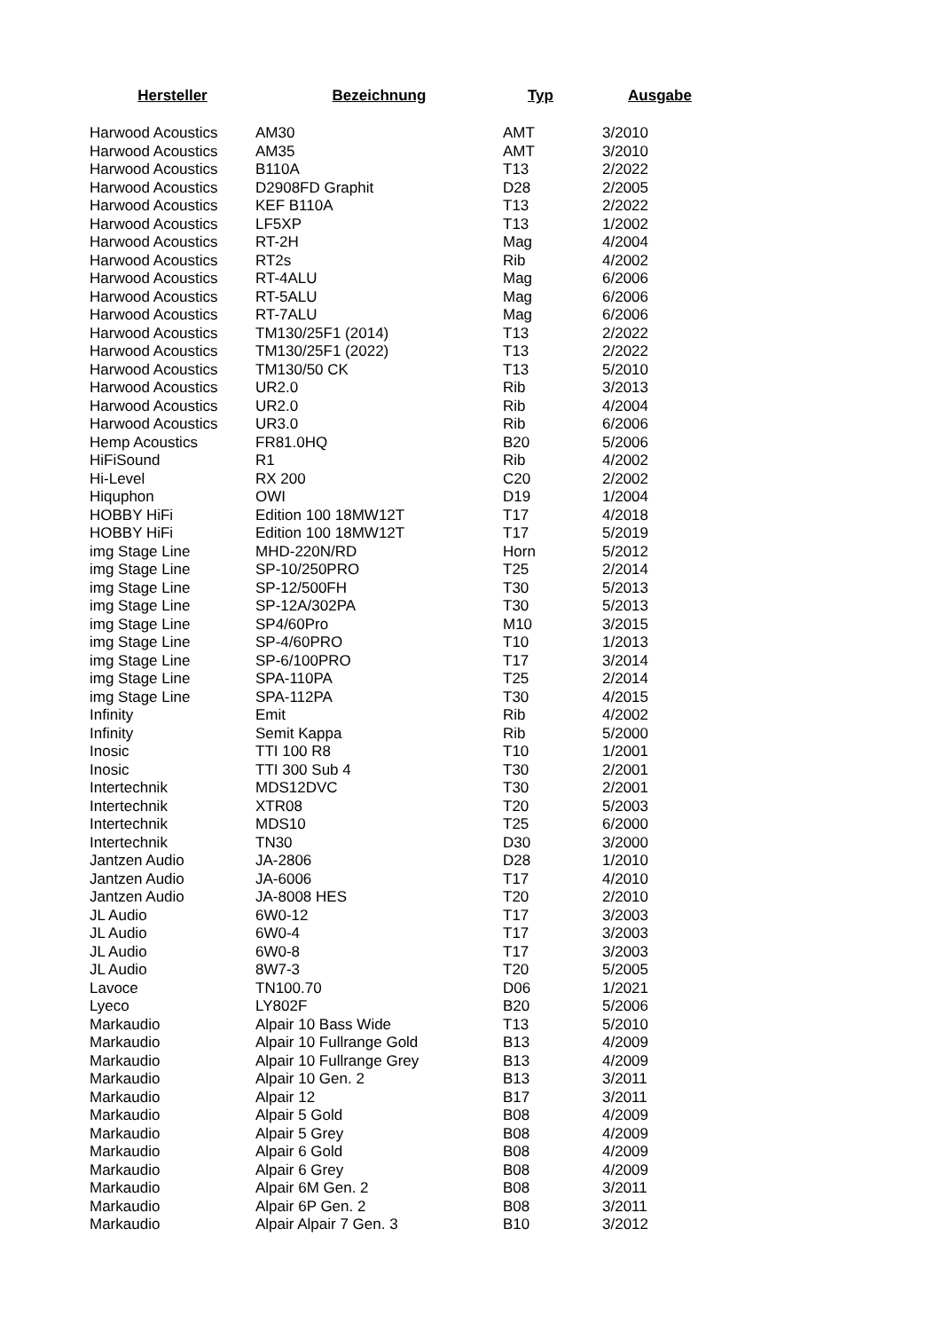| Hersteller | Bezeichnung | Typ | Ausgabe |
| --- | --- | --- | --- |
| Harwood Acoustics | AM30 | AMT | 3/2010 |
| Harwood Acoustics | AM35 | AMT | 3/2010 |
| Harwood Acoustics | B110A | T13 | 2/2022 |
| Harwood Acoustics | D2908FD Graphit | D28 | 2/2005 |
| Harwood Acoustics | KEF B110A | T13 | 2/2022 |
| Harwood Acoustics | LF5XP | T13 | 1/2002 |
| Harwood Acoustics | RT-2H | Mag | 4/2004 |
| Harwood Acoustics | RT2s | Rib | 4/2002 |
| Harwood Acoustics | RT-4ALU | Mag | 6/2006 |
| Harwood Acoustics | RT-5ALU | Mag | 6/2006 |
| Harwood Acoustics | RT-7ALU | Mag | 6/2006 |
| Harwood Acoustics | TM130/25F1 (2014) | T13 | 2/2022 |
| Harwood Acoustics | TM130/25F1 (2022) | T13 | 2/2022 |
| Harwood Acoustics | TM130/50 CK | T13 | 5/2010 |
| Harwood Acoustics | UR2.0 | Rib | 3/2013 |
| Harwood Acoustics | UR2.0 | Rib | 4/2004 |
| Harwood Acoustics | UR3.0 | Rib | 6/2006 |
| Hemp Acoustics | FR81.0HQ | B20 | 5/2006 |
| HiFiSound | R1 | Rib | 4/2002 |
| Hi-Level | RX 200 | C20 | 2/2002 |
| Hiquphon | OWI | D19 | 1/2004 |
| HOBBY HiFi | Edition 100 18MW12T | T17 | 4/2018 |
| HOBBY HiFi | Edition 100 18MW12T | T17 | 5/2019 |
| img Stage Line | MHD-220N/RD | Horn | 5/2012 |
| img Stage Line | SP-10/250PRO | T25 | 2/2014 |
| img Stage Line | SP-12/500FH | T30 | 5/2013 |
| img Stage Line | SP-12A/302PA | T30 | 5/2013 |
| img Stage Line | SP4/60Pro | M10 | 3/2015 |
| img Stage Line | SP-4/60PRO | T10 | 1/2013 |
| img Stage Line | SP-6/100PRO | T17 | 3/2014 |
| img Stage Line | SPA-110PA | T25 | 2/2014 |
| img Stage Line | SPA-112PA | T30 | 4/2015 |
| Infinity | Emit | Rib | 4/2002 |
| Infinity | Semit Kappa | Rib | 5/2000 |
| Inosic | TTI 100 R8 | T10 | 1/2001 |
| Inosic | TTI 300 Sub 4 | T30 | 2/2001 |
| Intertechnik | MDS12DVC | T30 | 2/2001 |
| Intertechnik | XTR08 | T20 | 5/2003 |
| Intertechnik | MDS10 | T25 | 6/2000 |
| Intertechnik | TN30 | D30 | 3/2000 |
| Jantzen Audio | JA-2806 | D28 | 1/2010 |
| Jantzen Audio | JA-6006 | T17 | 4/2010 |
| Jantzen Audio | JA-8008 HES | T20 | 2/2010 |
| JL Audio | 6W0-12 | T17 | 3/2003 |
| JL Audio | 6W0-4 | T17 | 3/2003 |
| JL Audio | 6W0-8 | T17 | 3/2003 |
| JL Audio | 8W7-3 | T20 | 5/2005 |
| Lavoce | TN100.70 | D06 | 1/2021 |
| Lyeco | LY802F | B20 | 5/2006 |
| Markaudio | Alpair 10 Bass Wide | T13 | 5/2010 |
| Markaudio | Alpair 10 Fullrange Gold | B13 | 4/2009 |
| Markaudio | Alpair 10 Fullrange Grey | B13 | 4/2009 |
| Markaudio | Alpair 10 Gen. 2 | B13 | 3/2011 |
| Markaudio | Alpair 12 | B17 | 3/2011 |
| Markaudio | Alpair 5 Gold | B08 | 4/2009 |
| Markaudio | Alpair 5 Grey | B08 | 4/2009 |
| Markaudio | Alpair 6 Gold | B08 | 4/2009 |
| Markaudio | Alpair 6 Grey | B08 | 4/2009 |
| Markaudio | Alpair 6M Gen. 2 | B08 | 3/2011 |
| Markaudio | Alpair 6P Gen. 2 | B08 | 3/2011 |
| Markaudio | Alpair Alpair 7 Gen. 3 | B10 | 3/2012 |